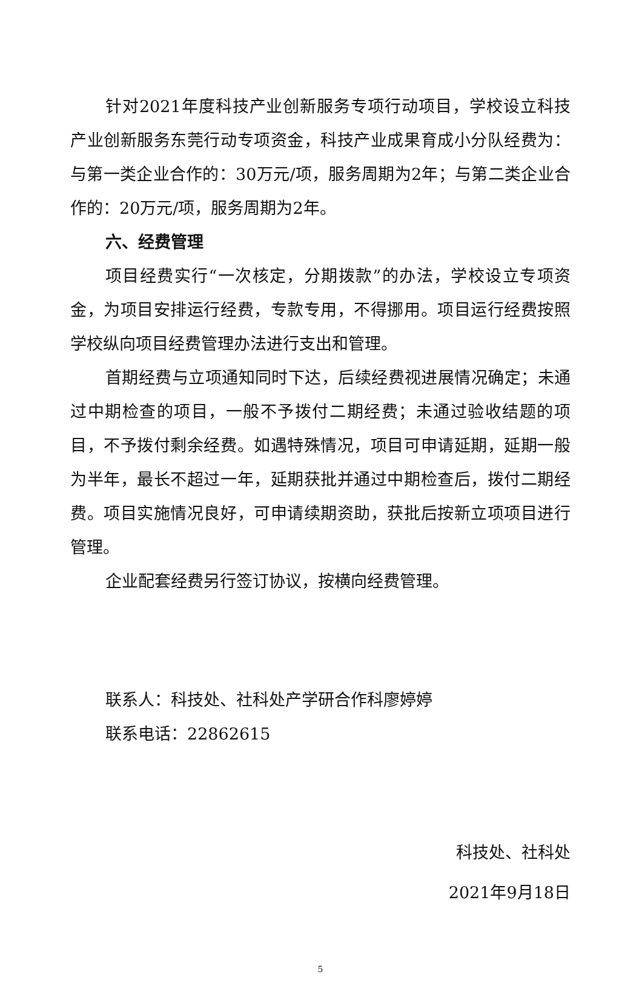针对2021年度科技产业创新服务专项行动项目，学校设立科技产业创新服务东莞行动专项资金，科技产业成果育成小分队经费为：与第一类企业合作的：30万元/项，服务周期为2年；与第二类企业合作的：20万元/项，服务周期为2年。
六、经费管理
项目经费实行“一次核定，分期拨款”的办法，学校设立专项资金，为项目安排运行经费，专款专用，不得挪用。项目运行经费按照学校纵向项目经费管理办法进行支出和管理。
首期经费与立项通知同时下达，后续经费视进展情况确定；未通过中期检查的项目，一般不予拨付二期经费；未通过验收结题的项目，不予拨付剩余经费。如遇特殊情况，项目可申请延期，延期一般为半年，最长不超过一年，延期获批并通过中期检查后，拨付二期经费。项目实施情况良好，可申请续期资助，获批后按新立项项目进行管理。
企业配套经费另行签订协议，按横向经费管理。
联系人：科技处、社科处产学研合作科廖婷婷
联系电话：22862615
科技处、社科处
2021年9月18日
5